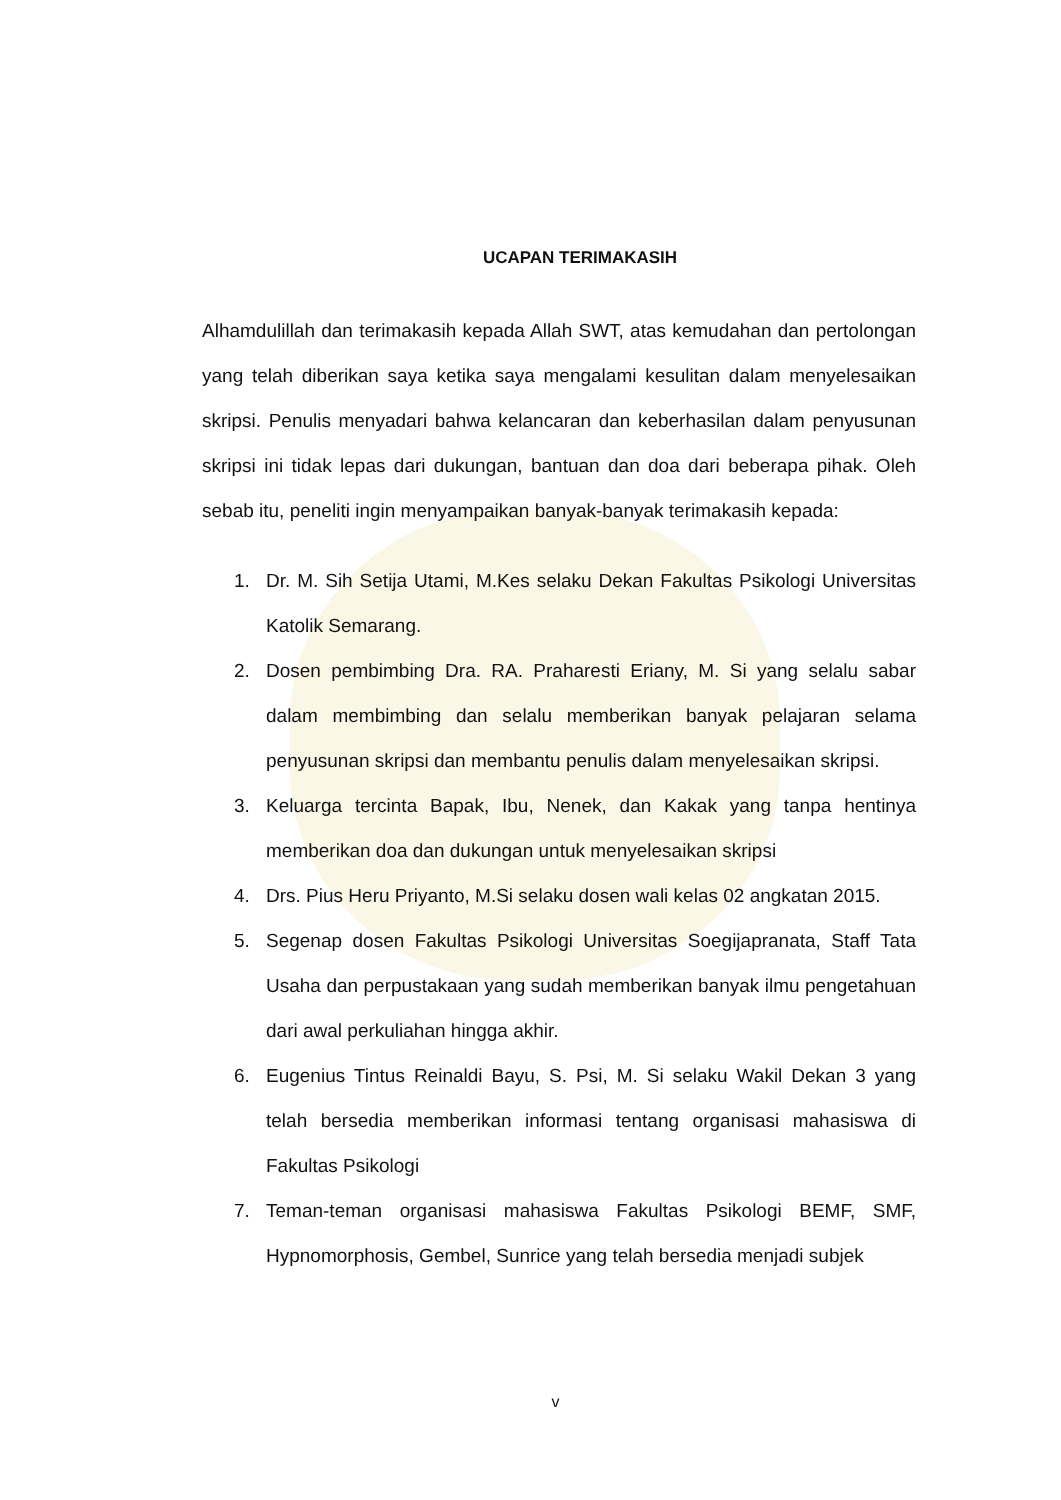UCAPAN TERIMAKASIH
Alhamdulillah dan terimakasih kepada Allah SWT, atas kemudahan dan pertolongan yang telah diberikan saya ketika saya mengalami kesulitan dalam menyelesaikan skripsi. Penulis menyadari bahwa kelancaran dan keberhasilan dalam penyusunan skripsi ini tidak lepas dari dukungan, bantuan dan doa dari beberapa pihak. Oleh sebab itu, peneliti ingin menyampaikan banyak-banyak terimakasih kepada:
1. Dr. M. Sih Setija Utami, M.Kes selaku Dekan Fakultas Psikologi Universitas Katolik Semarang.
2. Dosen pembimbing Dra. RA. Praharesti Eriany, M. Si yang selalu sabar dalam membimbing dan selalu memberikan banyak pelajaran selama penyusunan skripsi dan membantu penulis dalam menyelesaikan skripsi.
3. Keluarga tercinta Bapak, Ibu, Nenek, dan Kakak yang tanpa hentinya memberikan doa dan dukungan untuk menyelesaikan skripsi
4. Drs. Pius Heru Priyanto, M.Si selaku dosen wali kelas 02 angkatan 2015.
5. Segenap dosen Fakultas Psikologi Universitas Soegijapranata, Staff Tata Usaha dan perpustakaan yang sudah memberikan banyak ilmu pengetahuan dari awal perkuliahan hingga akhir.
6. Eugenius Tintus Reinaldi Bayu, S. Psi, M. Si selaku Wakil Dekan 3 yang telah bersedia memberikan informasi tentang organisasi mahasiswa di Fakultas Psikologi
7. Teman-teman organisasi mahasiswa Fakultas Psikologi BEMF, SMF, Hypnomorphosis, Gembel, Sunrice yang telah bersedia menjadi subjek
v